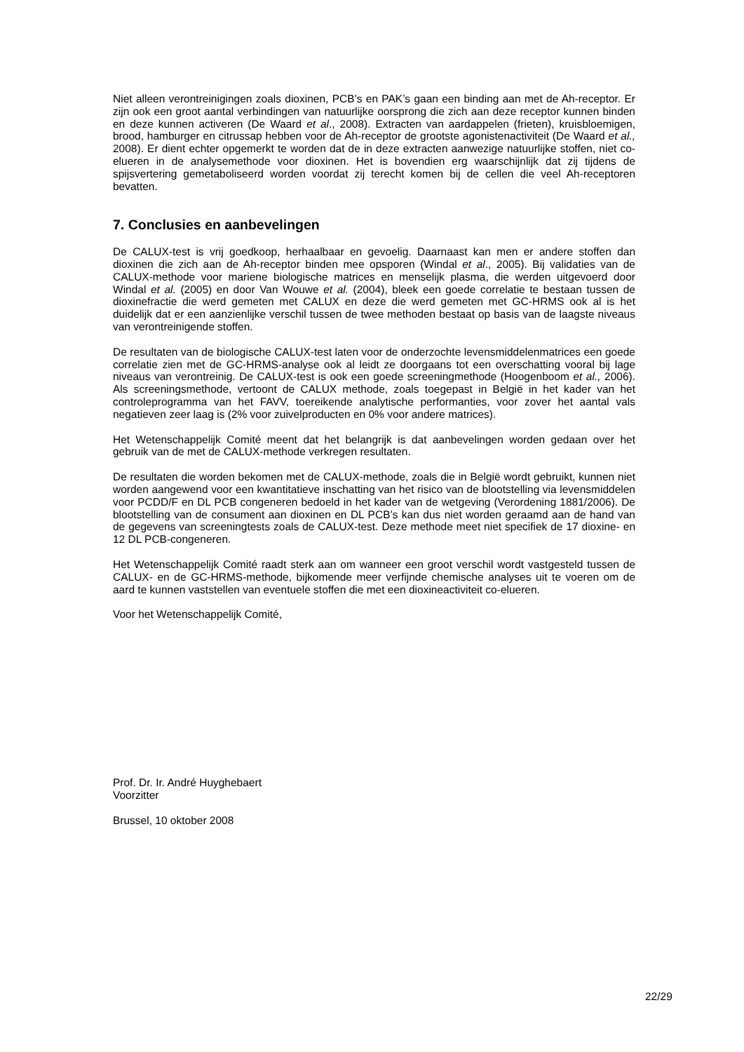Niet alleen verontreinigingen zoals dioxinen, PCB’s en PAK’s gaan een binding aan met de Ah-receptor. Er zijn ook een groot aantal verbindingen van natuurlijke oorsprong die zich aan deze receptor kunnen binden en deze kunnen activeren (De Waard et al., 2008). Extracten van aardappelen (frieten), kruisbloemigen, brood, hamburger en citrussap hebben voor de Ah-receptor de grootste agonistenactiviteit (De Waard et al., 2008). Er dient echter opgemerkt te worden dat de in deze extracten aanwezige natuurlijke stoffen, niet co-elueren in de analysemethode voor dioxinen. Het is bovendien erg waarschijnlijk dat zij tijdens de spijsvertering gemetaboliseerd worden voordat zij terecht komen bij de cellen die veel Ah-receptoren bevatten.
7. Conclusies en aanbevelingen
De CALUX-test is vrij goedkoop, herhaalbaar en gevoelig. Daarnaast kan men er andere stoffen dan dioxinen die zich aan de Ah-receptor binden mee opsporen (Windal et al., 2005). Bij validaties van de CALUX-methode voor mariene biologische matrices en menselijk plasma, die werden uitgevoerd door Windal et al. (2005) en door Van Wouwe et al. (2004), bleek een goede correlatie te bestaan tussen de dioxinefractie die werd gemeten met CALUX en deze die werd gemeten met GC-HRMS ook al is het duidelijk dat er een aanzienlijke verschil tussen de twee methoden bestaat op basis van de laagste niveaus van verontreinigende stoffen.
De resultaten van de biologische CALUX-test laten voor de onderzochte levensmiddelenmatrices een goede correlatie zien met de GC-HRMS-analyse ook al leidt ze doorgaans tot een overschatting vooral bij lage niveaus van verontreinig. De CALUX-test is ook een goede screeningmethode (Hoogenboom et al., 2006). Als screeningsmethode, vertoont de CALUX methode, zoals toegepast in België in het kader van het controleprogramma van het FAVV, toereikende analytische performanties, voor zover het aantal vals negatieven zeer laag is (2% voor zuivelproducten en 0% voor andere matrices).
Het Wetenschappelijk Comité meent dat het belangrijk is dat aanbevelingen worden gedaan over het gebruik van de met de CALUX-methode verkregen resultaten.
De resultaten die worden bekomen met de CALUX-methode, zoals die in België wordt gebruikt, kunnen niet worden aangewend voor een kwantitatieve inschatting van het risico van de blootstelling via levensmiddelen voor PCDD/F en DL PCB congeneren bedoeld in het kader van de wetgeving (Verordening 1881/2006). De blootstelling van de consument aan dioxinen en DL PCB’s kan dus niet worden geraamd aan de hand van de gegevens van screeningtests zoals de CALUX-test. Deze methode meet niet specifiek de 17 dioxine- en 12 DL PCB-congeneren.
Het Wetenschappelijk Comité raadt sterk aan om wanneer een groot verschil wordt vastgesteld tussen de CALUX- en de GC-HRMS-methode, bijkomende meer verfijnde chemische analyses uit te voeren om de aard te kunnen vaststellen van eventuele stoffen die met een dioxineactiviteit co-elueren.
Voor het Wetenschappelijk Comité,
Prof. Dr. Ir. André Huyghebaert
Voorzitter
Brussel, 10 oktober 2008
22/29